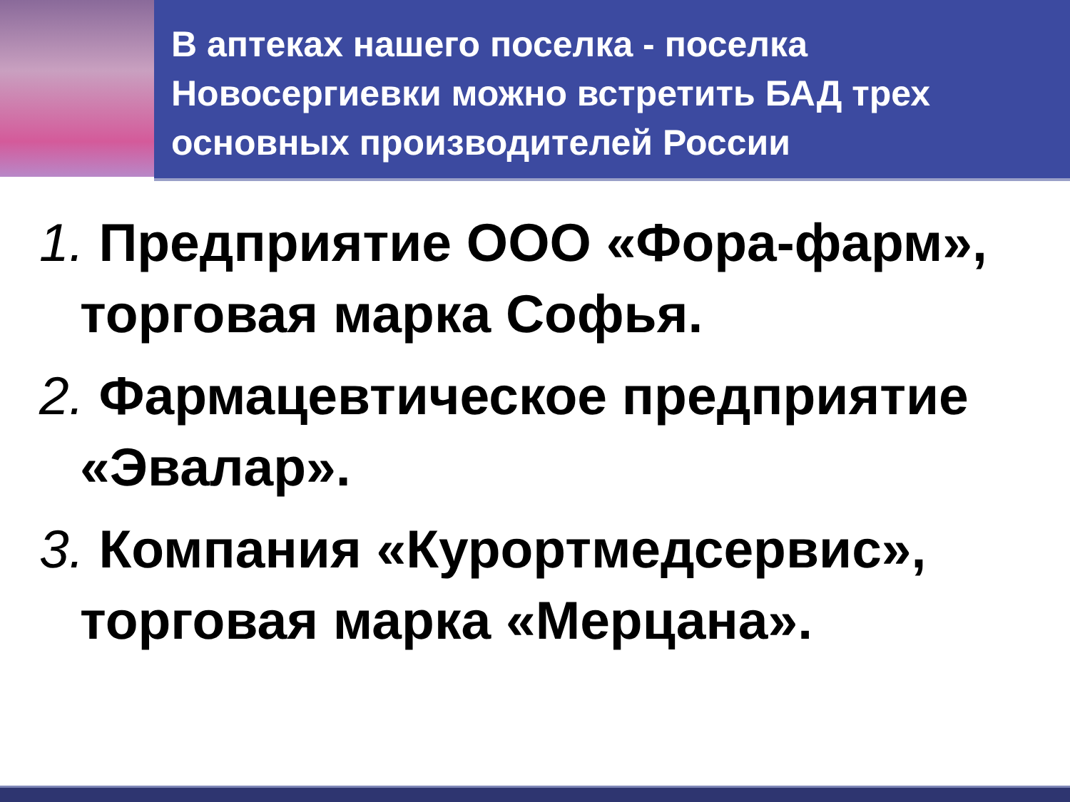В аптеках нашего поселка - поселка Новосергиевки можно встретить БАД трех основных производителей России
1. Предприятие ООО «Фора-фарм», торговая марка Софья.
2. Фармацевтическое предприятие «Эвалар».
3. Компания «Курортмедсервис», торговая марка «Мерцана».